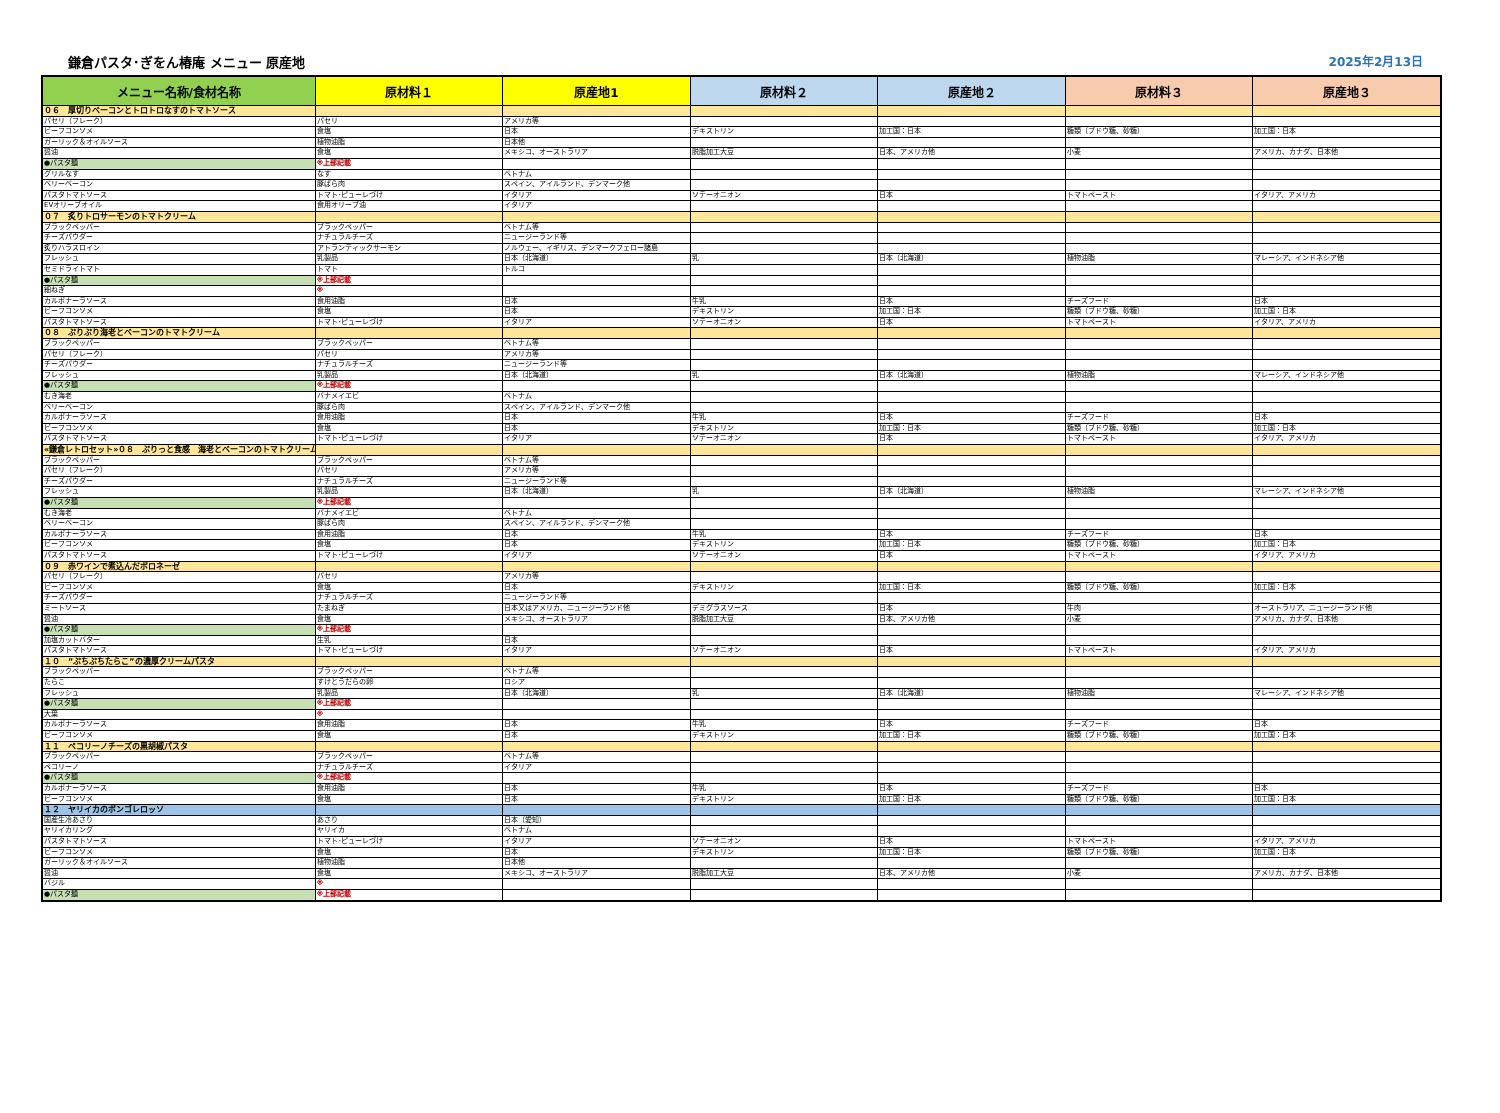鎌倉パスタ･ぎをん椿庵 メニュー 原産地 2025年2月13日
| メニュー名称/食材名称 | 原材料１ | 原産地1 | 原材料２ | 原産地２ | 原材料３ | 原産地３ |
| --- | --- | --- | --- | --- | --- | --- |
| ０６ 厚切りベーコンとトロトロなすのトマトソース | | | | | | |
| パセリ（フレーク） | パセリ | アメリカ等 | | | | |
| ビーフコンソメ | 食塩 | 日本 | デキストリン | 加工国：日本 | 糖類（ブドウ糖、砂糖） | 加工国：日本 |
| ガーリック＆オイルソース | 植物油脂 | 日本他 | | | | |
| 醤油 | 食塩 | メキシコ、オーストラリア | 脱脂加工大豆 | 日本、アメリカ他 | 小麦 | アメリカ、カナダ、日本他 |
| ●パスタ麺 | ※上部記載 | | | | | |
| グリルなす | なす | ベトナム | | | | |
| ベリーベーコン | 豚ばら肉 | スペイン、アイルランド、デンマーク他 | | | | |
| パスタトマトソース | トマト･ピューレづけ | イタリア | ソテーオニオン | 日本 | トマトペースト | イタリア、アメリカ |
| EVオリーブオイル | 食用オリーブ油 | イタリア | | | | |
| ０７ 炙りトロサーモンのトマトクリーム | | | | | | |
| ブラックペッパー | ブラックペッパー | ベトナム等 | | | | |
| チーズパウダー | ナチュラルチーズ | ニュージーランド等 | | | | |
| 炙りハラスロイン | アトランティックサーモン | ノルウェー、イギリス、デンマークフェロー諸島 | | | | |
| フレッシュ | 乳製品 | 日本（北海道） | 乳 | 日本（北海道） | 植物油脂 | マレーシア、インドネシア他 |
| セミドライトマト | トマト | トルコ | | | | |
| ●パスタ麺 | ※上部記載 | | | | | |
| 細ねぎ | ※ | | | | | |
| カルボナーラソース | 食用油脂 | 日本 | 牛乳 | 日本 | チーズフード | 日本 |
| ビーフコンソメ | 食塩 | 日本 | デキストリン | 加工国：日本 | 糖類（ブドウ糖、砂糖） | 加工国：日本 |
| パスタトマトソース | トマト･ピューレづけ | イタリア | ソテーオニオン | 日本 | トマトペースト | イタリア、アメリカ |
| ０８ ぷりぷり海老とベーコンのトマトクリーム | | | | | | |
| ブラックペッパー | ブラックペッパー | ベトナム等 | | | | |
| パセリ（フレーク） | パセリ | アメリカ等 | | | | |
| チーズパウダー | ナチュラルチーズ | ニュージーランド等 | | | | |
| フレッシュ | 乳製品 | 日本（北海道） | 乳 | 日本（北海道） | 植物油脂 | マレーシア、インドネシア他 |
| ●パスタ麺 | ※上部記載 | | | | | |
| むき海老 | バナメイエビ | ベトナム | | | | |
| ベリーベーコン | 豚ばら肉 | スペイン、アイルランド、デンマーク他 | | | | |
| カルボナーラソース | 食用油脂 | 日本 | 牛乳 | 日本 | チーズフード | 日本 |
| ビーフコンソメ | 食塩 | 日本 | デキストリン | 加工国：日本 | 糖類（ブドウ糖、砂糖） | 加工国：日本 |
| パスタトマトソース | トマト･ピューレづけ | イタリア | ソテーオニオン | 日本 | トマトペースト | イタリア、アメリカ |
| «鎌倉レトロセット»０８ ぷりっと食感 海老とベーコンのトマトクリーム | | | | | | |
| ブラックペッパー | ブラックペッパー | ベトナム等 | | | | |
| パセリ（フレーク） | パセリ | アメリカ等 | | | | |
| チーズパウダー | ナチュラルチーズ | ニュージーランド等 | | | | |
| フレッシュ | 乳製品 | 日本（北海道） | 乳 | 日本（北海道） | 植物油脂 | マレーシア、インドネシア他 |
| ●パスタ麺 | ※上部記載 | | | | | |
| むき海老 | バナメイエビ | ベトナム | | | | |
| ベリーベーコン | 豚ばら肉 | スペイン、アイルランド、デンマーク他 | | | | |
| カルボナーラソース | 食用油脂 | 日本 | 牛乳 | 日本 | チーズフード | 日本 |
| ビーフコンソメ | 食塩 | 日本 | デキストリン | 加工国：日本 | 糖類（ブドウ糖、砂糖） | 加工国：日本 |
| パスタトマトソース | トマト･ピューレづけ | イタリア | ソテーオニオン | 日本 | トマトペースト | イタリア、アメリカ |
| ０９ 赤ワインで煮込んだボロネーゼ | | | | | | |
| パセリ（フレーク） | パセリ | アメリカ等 | | | | |
| ビーフコンソメ | 食塩 | 日本 | デキストリン | 加工国：日本 | 糖類（ブドウ糖、砂糖） | 加工国：日本 |
| チーズパウダー | ナチュラルチーズ | ニュージーランド等 | | | | |
| ミートソース | たまねぎ | 日本又はアメリカ、ニュージーランド他 | デミグラスソース | 日本 | 牛肉 | オーストラリア、ニュージーランド他 |
| 醤油 | 食塩 | メキシコ、オーストラリア | 脱脂加工大豆 | 日本、アメリカ他 | 小麦 | アメリカ、カナダ、日本他 |
| ●パスタ麺 | ※上部記載 | | | | | |
| 加塩カットバター | 生乳 | 日本 | | | | |
| パスタトマトソース | トマト･ピューレづけ | イタリア | ソテーオニオン | 日本 | トマトペースト | イタリア、アメリカ |
| １０ ”ぷちぷちたらこ”の濃厚クリームパスタ | | | | | | |
| ブラックペッパー | ブラックペッパー | ベトナム等 | | | | |
| たらこ | すけとうだらの卵 | ロシア | | | | |
| フレッシュ | 乳製品 | 日本（北海道） | 乳 | 日本（北海道） | 植物油脂 | マレーシア、インドネシア他 |
| ●パスタ麺 | ※上部記載 | | | | | |
| 大葉 | ※ | | | | | |
| カルボナーラソース | 食用油脂 | 日本 | 牛乳 | 日本 | チーズフード | 日本 |
| ビーフコンソメ | 食塩 | 日本 | デキストリン | 加工国：日本 | 糖類（ブドウ糖、砂糖） | 加工国：日本 |
| １１ ペコリーノチーズの黒胡椒パスタ | | | | | | |
| ブラックペッパー | ブラックペッパー | ベトナム等 | | | | |
| ペコリーノ | ナチュラルチーズ | イタリア | | | | |
| ●パスタ麺 | ※上部記載 | | | | | |
| カルボナーラソース | 食用油脂 | 日本 | 牛乳 | 日本 | チーズフード | 日本 |
| ビーフコンソメ | 食塩 | 日本 | デキストリン | 加工国：日本 | 糖類（ブドウ糖、砂糖） | 加工国：日本 |
| １２ ヤリイカのボンゴレロッソ | | | | | | |
| 国産生冷あさり | あさり | 日本（愛知） | | | | |
| ヤリイカリング | ヤリイカ | ベトナム | | | | |
| パスタトマトソース | トマト･ピューレづけ | イタリア | ソテーオニオン | 日本 | トマトペースト | イタリア、アメリカ |
| ビーフコンソメ | 食塩 | 日本 | デキストリン | 加工国：日本 | 糖類（ブドウ糖、砂糖） | 加工国：日本 |
| ガーリック＆オイルソース | 植物油脂 | 日本他 | | | | |
| 醤油 | 食塩 | メキシコ、オーストラリア | 脱脂加工大豆 | 日本、アメリカ他 | 小麦 | アメリカ、カナダ、日本他 |
| バジル | ※ | | | | | |
| ●パスタ麺 | ※上部記載 | | | | | |